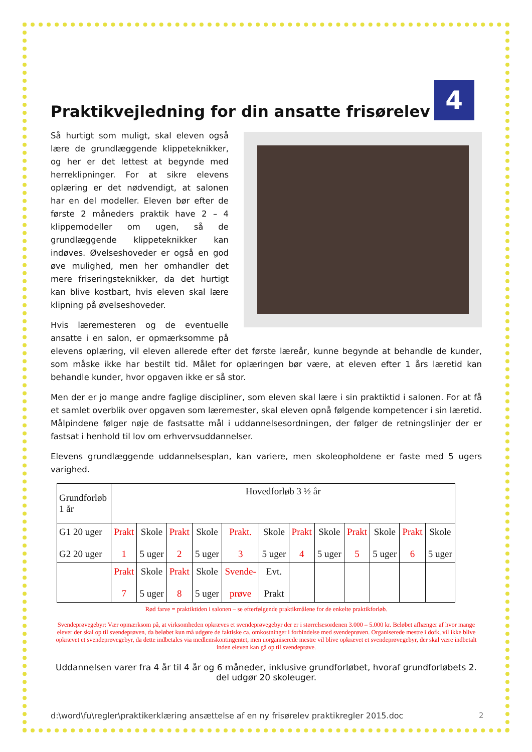Praktikvejledning for din ansatte frisørelev 4
Så hurtigt som muligt, skal eleven også lære de grundlæggende klippeteknikker, og her er det lettest at begynde med herreklipninger. For at sikre elevens oplæring er det nødvendigt, at salonen har en del modeller. Eleven bør efter de første 2 måneders praktik have 2 – 4 klippemodeller om ugen, så de grundlæggende klippeteknikker kan indøves. Øvelseshoveder er også en god øve mulighed, men her omhandler det mere friseringsteknikker, da det hurtigt kan blive kostbart, hvis eleven skal lære klipning på øvelseshoveder.
Hvis læremesteren og de eventuelle ansatte i en salon, er opmærksomme på elevens oplæring, vil eleven allerede efter det første læreår, kunne begynde at behandle de kunder, som måske ikke har bestilt tid. Målet for oplæringen bør være, at eleven efter 1 års læretid kan behandle kunder, hvor opgaven ikke er så stor.
Men der er jo mange andre faglige discipliner, som eleven skal lære i sin praktiktid i salonen. For at få et samlet overblik over opgaven som læremester, skal eleven opnå følgende kompetencer i sin læretid. Målpindene følger nøje de fastsatte mål i uddannelsesordningen, der følger de retningslinjer der er fastsat i henhold til lov om erhvervsuddannelser.
Elevens grundlæggende uddannelsesplan, kan variere, men skoleopholdene er faste med 5 ugers varighed.
| Grundforløb 1 år | Hovedforløb 3 ½ år | | | | | | | | | | | |
| G1 20 uger G2 20 uger | Prakt 1 | Skole 5 uger | Prakt 2 | Skole 5 uger | Prakt. 3 | Skole 5 uger | Prakt 4 | Skole 5 uger | Prakt 5 | Skole 5 uger | Prakt 6 | Skole 5 uger |
| | Prakt 7 | Skole 5 uger | Prakt 8 | Skole 5 uger | Svende- prøve | Evt. Prakt | | | | | | |
Rød farve = praktiktiden i salonen – se efterfølgende praktikmålene for de enkelte praktikforløb.
Svendeprøvegebyr: Vær opmærksom på, at virksomheden opkræves et svendeprøvegebyr der er i størrelsesordenen 3.000 – 5.000 kr. Beløbet afhænger af hvor mange elever der skal op til svendeprøven, da beløbet kun må udgøre de faktiske ca. omkostninger i forbindelse med svendeprøven. Organiserede mestre i dofk, vil ikke blive opkrævet et svendeprøvegebyr, da dette indbetales via medlemskontingentet, men uorganiserede mestre vil blive opkrævet et svendeprøvegebyr, der skal være indbetalt inden eleven kan gå op til svendeprøve.
Uddannelsen varer fra 4 år til 4 år og 6 måneder, inklusive grundforløbet, hvoraf grundforløbets 2. del udgør 20 skoleuger.
d:\word\fu\regler\praktikerklæring ansættelse af en ny frisørelev praktikregler 2015.doc
2